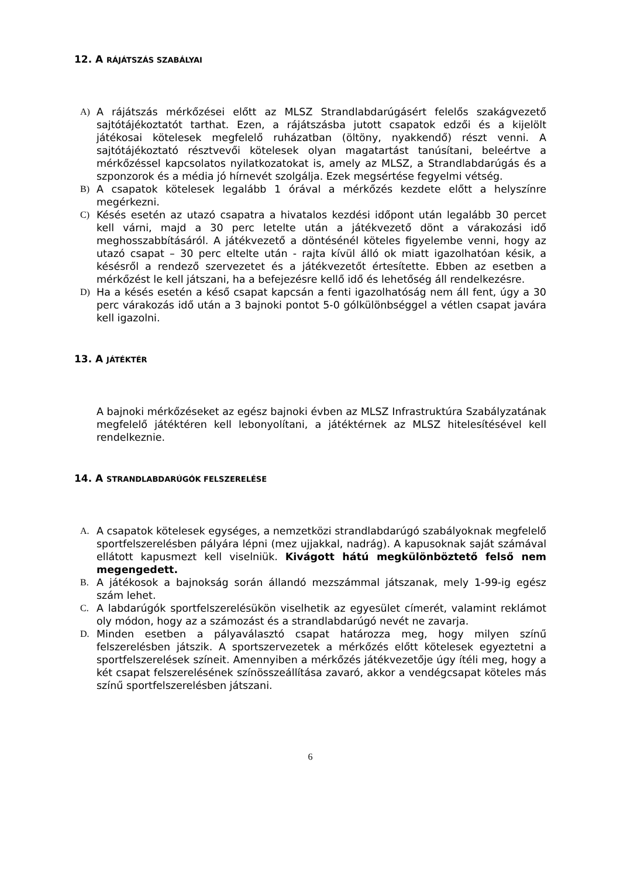12. A RÁJÁTSZÁS SZABÁLYAI
A) A rájátszás mérkőzései előtt az MLSZ Strandlabdarúgásért felelős szakágvezető sajtótájékoztatót tarthat. Ezen, a rájátszásba jutott csapatok edzői és a kijelölt játékosai kötelesek megfelelő ruházatban (öltöny, nyakkendő) részt venni. A sajtótájékoztató résztvevői kötelesek olyan magatartást tanúsítani, beleértve a mérkőzéssel kapcsolatos nyilatkozatokat is, amely az MLSZ, a Strandlabdarúgás és a szponzorok és a média jó hírnevét szolgálja. Ezek megsértése fegyelmi vétség.
B) A csapatok kötelesek legalább 1 órával a mérkőzés kezdete előtt a helyszínre megérkezni.
C) Késés esetén az utazó csapatra a hivatalos kezdési időpont után legalább 30 percet kell várni, majd a 30 perc letelte után a játékvezető dönt a várakozási idő meghosszabbításáról. A játékvezető a döntésénél köteles figyelembe venni, hogy az utazó csapat – 30 perc eltelte után - rajta kívül álló ok miatt igazolhatóan késik, a késésről a rendező szervezetet és a játékvezetőt értesítette. Ebben az esetben a mérkőzést le kell játszani, ha a befejezésre kellő idő és lehetőség áll rendelkezésre.
D) Ha a késés esetén a késő csapat kapcsán a fenti igazolhatóság nem áll fent, úgy a 30 perc várakozás idő után a 3 bajnoki pontot 5-0 gólkülönbséggel a vétlen csapat javára kell igazolni.
13. A JÁTÉKTÉR
A bajnoki mérkőzéseket az egész bajnoki évben az MLSZ Infrastruktúra Szabályzatának megfelelő játéktéren kell lebonyolítani, a játéktérnek az MLSZ hitelesítésével kell rendelkeznie.
14. A STRANDLABDARÚGÓK FELSZERELÉSE
A. A csapatok kötelesek egységes, a nemzetközi strandlabdarúgó szabályoknak megfelelő sportfelszerelésben pályára lépni (mez ujjakkal, nadrág). A kapusoknak saját számával ellátott kapusmezt kell viselniük. Kivágott hátú megkülönböztető felső nem megengedett.
B. A játékosok a bajnokság során állandó mezszámmal játszanak, mely 1-99-ig egész szám lehet.
C. A labdarúgók sportfelszerelésükön viselhetik az egyesület címerét, valamint reklámot oly módon, hogy az a számozást és a strandlabdarúgó nevét ne zavarja.
D. Minden esetben a pályaválasztó csapat határozza meg, hogy milyen színű felszerelésben játszik. A sportszervezetek a mérkőzés előtt kötelesek egyeztetni a sportfelszerelések színeit. Amennyiben a mérkőzés játékvezetője úgy ítéli meg, hogy a két csapat felszerelésének színösszeállítása zavaró, akkor a vendégcsapat köteles más színű sportfelszerelésben játszani.
6